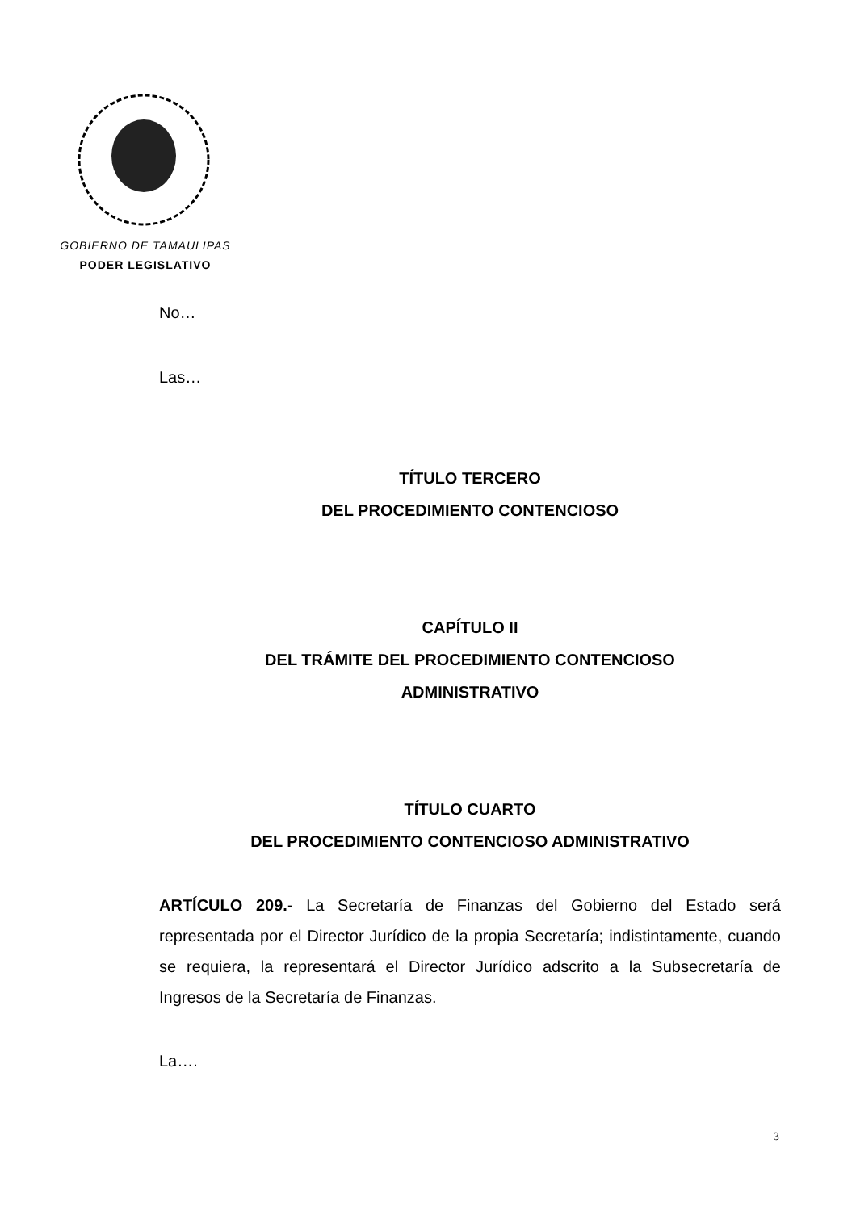GOBIERNO DE TAMAULIPAS
PODER LEGISLATIVO
No…
Las…
TÍTULO TERCERO
DEL PROCEDIMIENTO CONTENCIOSO
CAPÍTULO II
DEL TRÁMITE DEL PROCEDIMIENTO CONTENCIOSO
ADMINISTRATIVO
TÍTULO CUARTO
DEL PROCEDIMIENTO CONTENCIOSO ADMINISTRATIVO
ARTÍCULO 209.- La Secretaría de Finanzas del Gobierno del Estado será representada por el Director Jurídico de la propia Secretaría; indistintamente, cuando se requiera, la representará el Director Jurídico adscrito a la Subsecretaría de Ingresos de la Secretaría de Finanzas.
La….
3